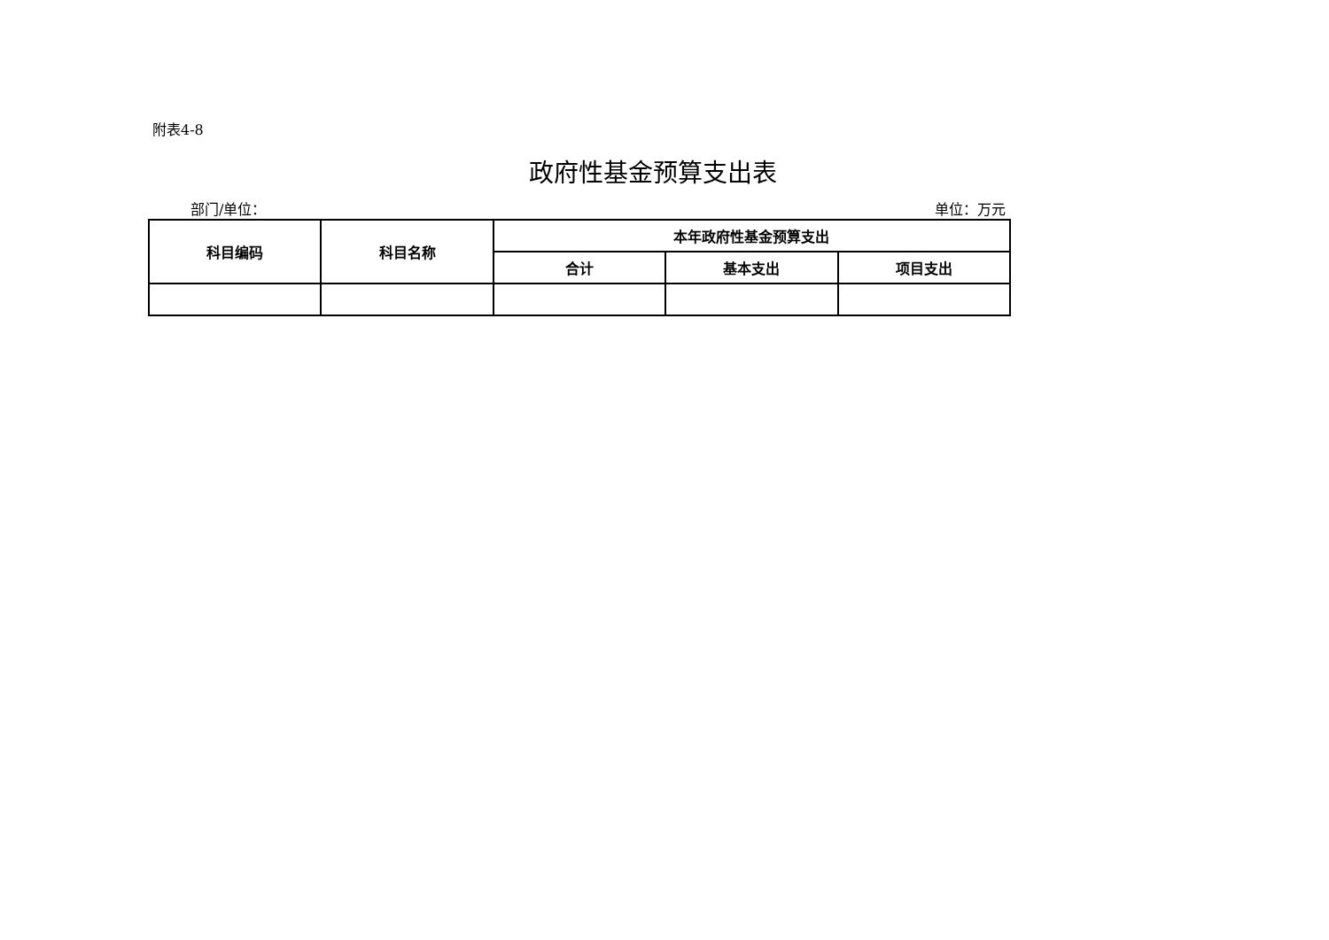附表4-8
政府性基金预算支出表
部门/单位： 单位：万元
| 科目编码 | 科目名称 | 本年政府性基金预算支出 | | |
| --- | --- | --- | --- | --- |
| | | 合计 | 基本支出 | 项目支出 |